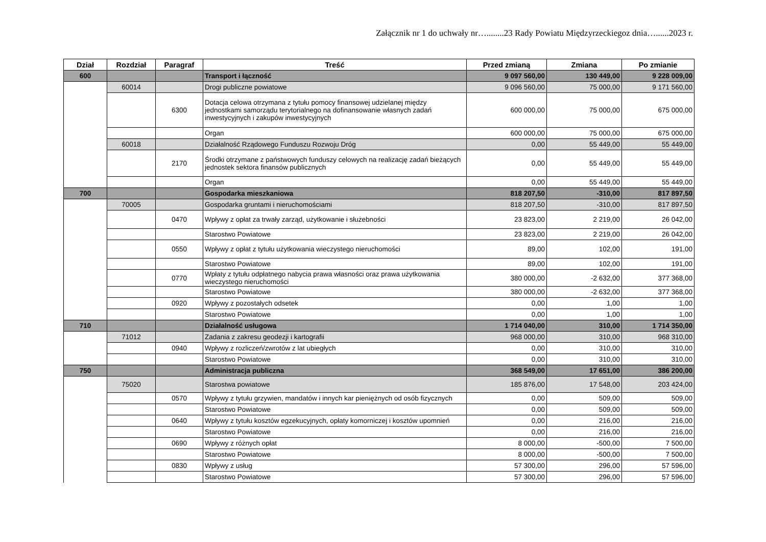Załącznik nr 1 do uchwały nr…........23 Rady Powiatu Międzyrzeckiegoz dnia…......2023 r.
| Dział | Rozdział | Paragraf | Treść | Przed zmianą | Zmiana | Po zmianie |
| --- | --- | --- | --- | --- | --- | --- |
| 600 | | | Transport i łączność | 9 097 560,00 | 130 449,00 | 9 228 009,00 |
| | 60014 | | Drogi publiczne powiatowe | 9 096 560,00 | 75 000,00 | 9 171 560,00 |
| | | 6300 | Dotacja celowa otrzymana z tytułu pomocy finansowej udzielanej między jednostkami samorządu terytorialnego na dofinansowanie własnych zadań inwestycyjnych i zakupów inwestycyjnych | 600 000,00 | 75 000,00 | 675 000,00 |
| | | | Organ | 600 000,00 | 75 000,00 | 675 000,00 |
| | 60018 | | Działalność Rządowego Funduszu Rozwoju Dróg | 0,00 | 55 449,00 | 55 449,00 |
| | | 2170 | Środki otrzymane z państwowych funduszy celowych na realizację zadań bieżących jednostek sektora finansów publicznych | 0,00 | 55 449,00 | 55 449,00 |
| | | | Organ | 0,00 | 55 449,00 | 55 449,00 |
| 700 | | | Gospodarka mieszkaniowa | 818 207,50 | -310,00 | 817 897,50 |
| | 70005 | | Gospodarka gruntami i nieruchomościami | 818 207,50 | -310,00 | 817 897,50 |
| | | 0470 | Wpływy z opłat za trwały zarząd, użytkowanie i służebności | 23 823,00 | 2 219,00 | 26 042,00 |
| | | | Starostwo Powiatowe | 23 823,00 | 2 219,00 | 26 042,00 |
| | | 0550 | Wpływy z opłat z tytułu użytkowania wieczystego nieruchomości | 89,00 | 102,00 | 191,00 |
| | | | Starostwo Powiatowe | 89,00 | 102,00 | 191,00 |
| | | 0770 | Wpłaty z tytułu odpłatnego nabycia prawa własności oraz prawa użytkowania wieczystego nieruchomości | 380 000,00 | -2 632,00 | 377 368,00 |
| | | | Starostwo Powiatowe | 380 000,00 | -2 632,00 | 377 368,00 |
| | | 0920 | Wpływy z pozostałych odsetek | 0,00 | 1,00 | 1,00 |
| | | | Starostwo Powiatowe | 0,00 | 1,00 | 1,00 |
| 710 | | | Działalność usługowa | 1 714 040,00 | 310,00 | 1 714 350,00 |
| | 71012 | | Zadania z zakresu geodezji i kartografii | 968 000,00 | 310,00 | 968 310,00 |
| | | 0940 | Wpływy z rozliczeń/zwrotów z lat ubiegłych | 0,00 | 310,00 | 310,00 |
| | | | Starostwo Powiatowe | 0,00 | 310,00 | 310,00 |
| 750 | | | Administracja publiczna | 368 549,00 | 17 651,00 | 386 200,00 |
| | 75020 | | Starostwa powiatowe | 185 876,00 | 17 548,00 | 203 424,00 |
| | | 0570 | Wpływy z tytułu grzywien, mandatów i innych kar pieniężnych od osób fizycznych | 0,00 | 509,00 | 509,00 |
| | | | Starostwo Powiatowe | 0,00 | 509,00 | 509,00 |
| | | 0640 | Wpływy z tytułu kosztów egzekucyjnych, opłaty komorniczej i kosztów upomnień | 0,00 | 216,00 | 216,00 |
| | | | Starostwo Powiatowe | 0,00 | 216,00 | 216,00 |
| | | 0690 | Wpływy z różnych opłat | 8 000,00 | -500,00 | 7 500,00 |
| | | | Starostwo Powiatowe | 8 000,00 | -500,00 | 7 500,00 |
| | | 0830 | Wpływy z usług | 57 300,00 | 296,00 | 57 596,00 |
| | | | Starostwo Powiatowe | 57 300,00 | 296,00 | 57 596,00 |